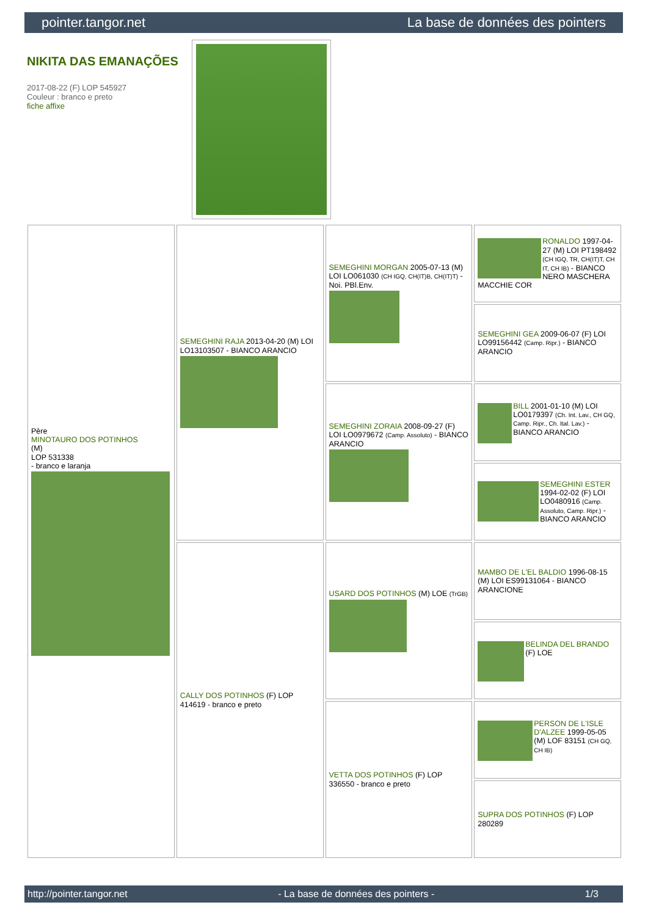pointer.tangor.net La base de données des pointers
NIKITA DAS EMANAÇÕES
2017-08-22 (F) LOP 545927
Couleur : branco e preto
fiche affixe
| Père MINOTAURO DOS POTINHOS (M) LOP 531338 - branco e laranja | SEMEGHINI RAJA 2013-04-20 (M) LOI LO13103507 - BIANCO ARANCIO | SEMEGHINI MORGAN 2005-07-13 (M) LOI LO061030 (CH IGQ, CH(IT)B, CH(IT)T) - Noi. PBl.Env. | RONALDO 1997-04-27 (M) LOI PT198492 (CH IGQ, TR, CH(IT)T, CH IT, CH IB) - BIANCO NERO MASCHERA MACCHIE COR |
| | | | SEMEGHINI GEA 2009-06-07 (F) LOI LO99156442 (Camp. Ripr.) - BIANCO ARANCIO |
| | | SEMEGHINI ZORAIA 2008-09-27 (F) LOI LO0979672 (Camp. Assoluto) - BIANCO ARANCIO | BILL 2001-01-10 (M) LOI LO0179397 (Ch. Int. Lav., CH GQ, Camp. Ripr., Ch. Ital. Lav.) - BIANCO ARANCIO |
| | | | SEMEGHINI ESTER 1994-02-02 (F) LOI LO0480916 (Camp. Assoluto, Camp. Ripr.) - BIANCO ARANCIO |
| | CALLY DOS POTINHOS (F) LOP 414619 - branco e preto | USARD DOS POTINHOS (M) LOE (TrGB) | MAMBO DE L'EL BALDIO 1996-08-15 (M) LOI ES99131064 - BIANCO ARANCIONE |
| | | | BELINDA DEL BRANDO (F) LOE |
| | | VETTA DOS POTINHOS (F) LOP 336550 - branco e preto | PERSON DE L'ISLE D'ALZEE 1999-05-05 (M) LOF 83151 (CH GQ, CH IB) |
| | | | SUPRA DOS POTINHOS (F) LOP 280289 |
http://pointer.tangor.net - La base de données des pointers - 1/3